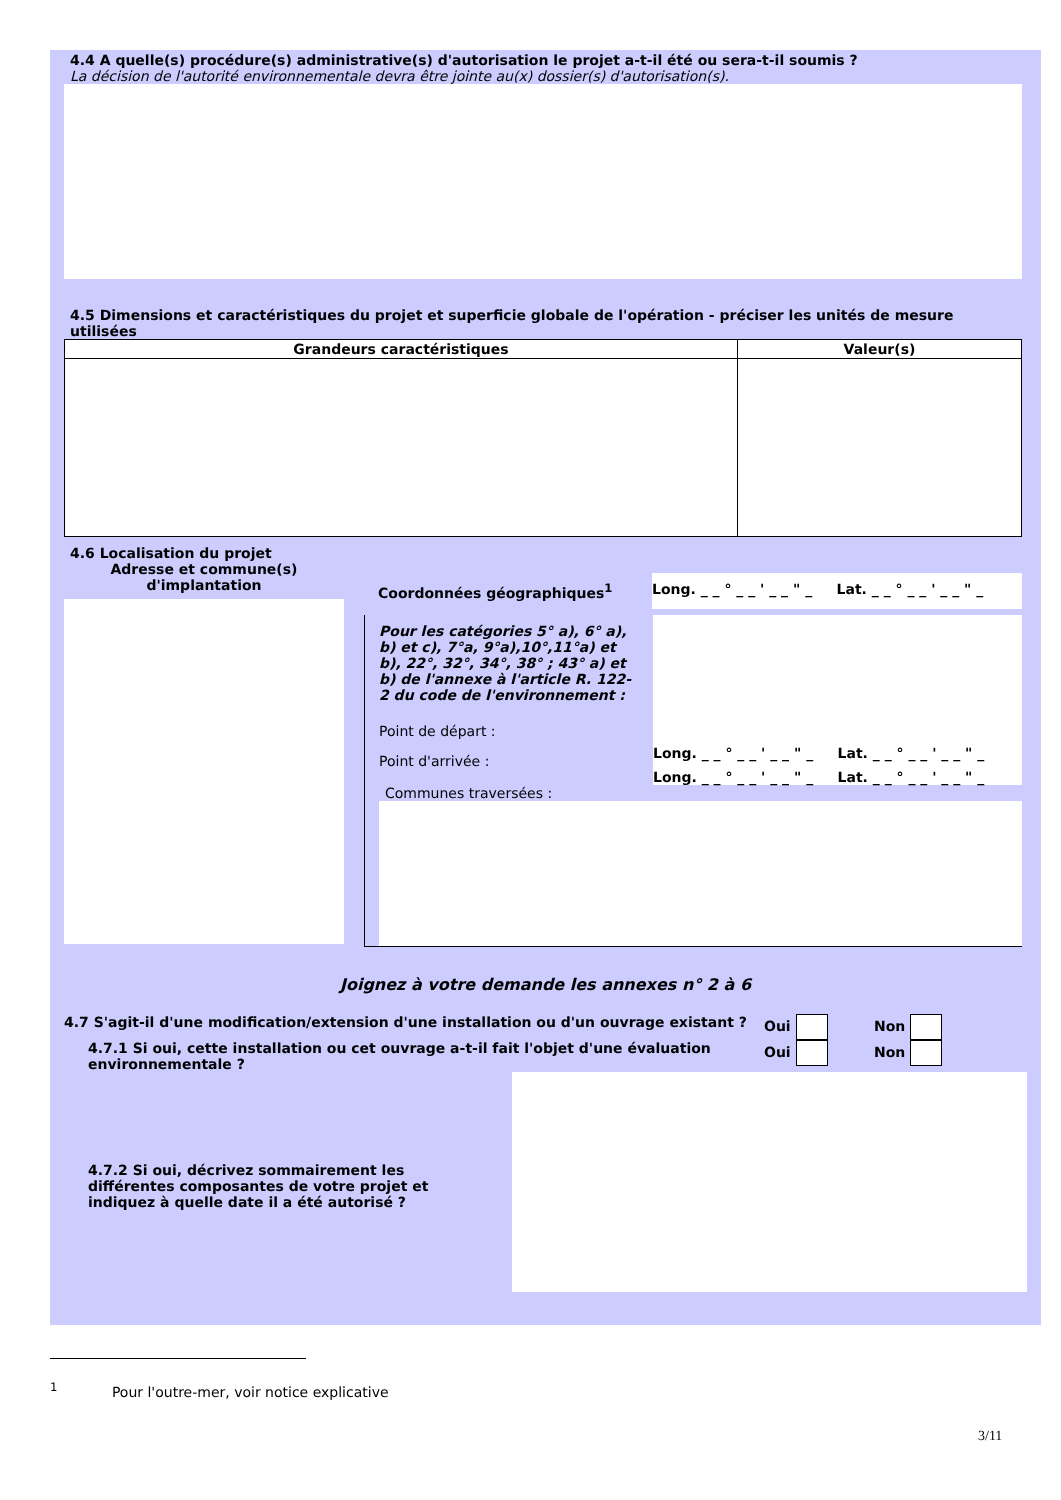4.4 A quelle(s) procédure(s) administrative(s) d'autorisation le projet a-t-il été ou sera-t-il soumis ?
La décision de l'autorité environnementale devra être jointe au(x) dossier(s) d'autorisation(s).
4.5 Dimensions et caractéristiques du projet et superficie globale de l'opération - préciser les unités de mesure utilisées
| Grandeurs caractéristiques | Valeur(s) |
| --- | --- |
4.6 Localisation du projet
Adresse et commune(s)
d'implantation
Coordonnées géographiques<sup>1</sup> Long. _ _ ° _ _ ' _ _ " _ Lat. _ _ ° _ _ ' _ _ " _
Pour les catégories 5° a), 6° a), b) et c), 7°a, 9°a),10°,11°a) et b), 22°, 32°, 34°, 38° ; 43° a) et b) de l'annexe à l'article R. 122-2 du code de l'environnement :
Point de départ :
Point d'arrivée :
Long. _ _ ° _ _ ' _ _ " _ Lat. _ _ ° _ _ ' _ _ " _
Long. _ _ ° _ _ ' _ _ " _ Lat. _ _ ° _ _ ' _ _ " _
Communes traversées :
Joignez à votre demande les annexes n° 2 à 6
4.7 S'agit-il d'une modification/extension d'une installation ou d'un ouvrage existant ? Oui Non
4.7.1 Si oui, cette installation ou cet ouvrage a-t-il fait l'objet d'une évaluation environnementale ? Oui Non
4.7.2 Si oui, décrivez sommairement les différentes composantes de votre projet et indiquez à quelle date il a été autorisé ?
<sup>1</sup> Pour l'outre-mer, voir notice explicative
3/11